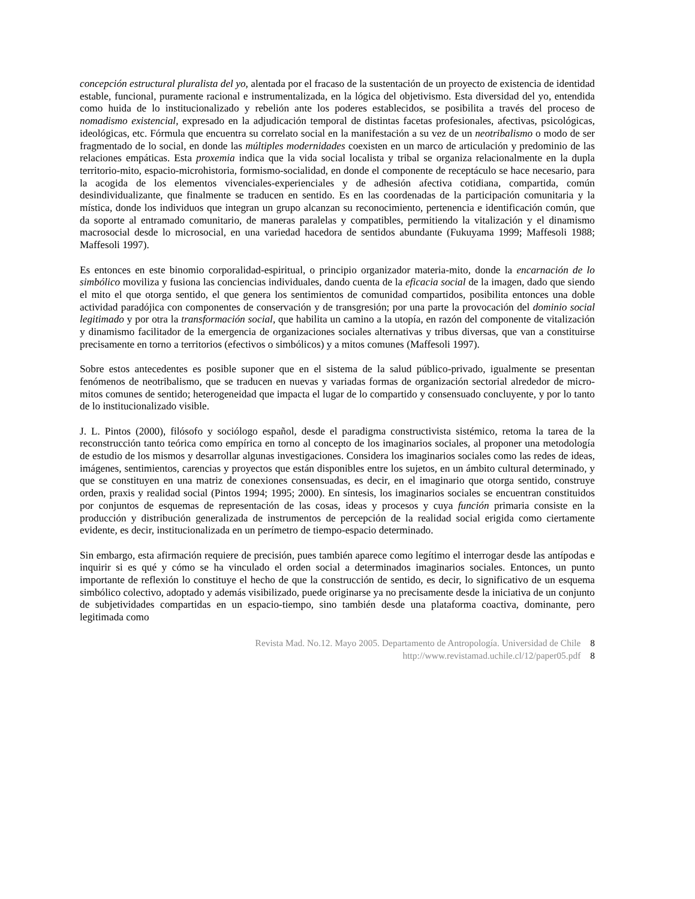concepción estructural pluralista del yo, alentada por el fracaso de la sustentación de un proyecto de existencia de identidad estable, funcional, puramente racional e instrumentalizada, en la lógica del objetivismo. Esta diversidad del yo, entendida como huida de lo institucionalizado y rebelión ante los poderes establecidos, se posibilita a través del proceso de nomadismo existencial, expresado en la adjudicación temporal de distintas facetas profesionales, afectivas, psicológicas, ideológicas, etc. Fórmula que encuentra su correlato social en la manifestación a su vez de un neotribalismo o modo de ser fragmentado de lo social, en donde las múltiples modernidades coexisten en un marco de articulación y predominio de las relaciones empáticas. Esta proxemia indica que la vida social localista y tribal se organiza relacionalmente en la dupla territorio-mito, espacio-microhistoria, formismo-socialidad, en donde el componente de receptáculo se hace necesario, para la acogida de los elementos vivenciales-experienciales y de adhesión afectiva cotidiana, compartida, común desindividualizante, que finalmente se traducen en sentido. Es en las coordenadas de la participación comunitaria y la mística, donde los individuos que integran un grupo alcanzan su reconocimiento, pertenencia e identificación común, que da soporte al entramado comunitario, de maneras paralelas y compatibles, permitiendo la vitalización y el dinamismo macrosocial desde lo microsocial, en una variedad hacedora de sentidos abundante (Fukuyama 1999; Maffesoli 1988; Maffesoli 1997).
Es entonces en este binomio corporalidad-espiritual, o principio organizador materia-mito, donde la encarnación de lo simbólico moviliza y fusiona las conciencias individuales, dando cuenta de la eficacia social de la imagen, dado que siendo el mito el que otorga sentido, el que genera los sentimientos de comunidad compartidos, posibilita entonces una doble actividad paradójica con componentes de conservación y de transgresión; por una parte la provocación del dominio social legitimado y por otra la transformación social, que habilita un camino a la utopía, en razón del componente de vitalización y dinamismo facilitador de la emergencia de organizaciones sociales alternativas y tribus diversas, que van a constituirse precisamente en torno a territorios (efectivos o simbólicos) y a mitos comunes (Maffesoli 1997).
Sobre estos antecedentes es posible suponer que en el sistema de la salud público-privado, igualmente se presentan fenómenos de neotribalismo, que se traducen en nuevas y variadas formas de organización sectorial alrededor de micro-mitos comunes de sentido; heterogeneidad que impacta el lugar de lo compartido y consensuado concluyente, y por lo tanto de lo institucionalizado visible.
J. L. Pintos (2000), filósofo y sociólogo español, desde el paradigma constructivista sistémico, retoma la tarea de la reconstrucción tanto teórica como empírica en torno al concepto de los imaginarios sociales, al proponer una metodología de estudio de los mismos y desarrollar algunas investigaciones. Considera los imaginarios sociales como las redes de ideas, imágenes, sentimientos, carencias y proyectos que están disponibles entre los sujetos, en un ámbito cultural determinado, y que se constituyen en una matriz de conexiones consensuadas, es decir, en el imaginario que otorga sentido, construye orden, praxis y realidad social (Pintos 1994; 1995; 2000). En síntesis, los imaginarios sociales se encuentran constituidos por conjuntos de esquemas de representación de las cosas, ideas y procesos y cuya función primaria consiste en la producción y distribución generalizada de instrumentos de percepción de la realidad social erigida como ciertamente evidente, es decir, institucionalizada en un perímetro de tiempo-espacio determinado.
Sin embargo, esta afirmación requiere de precisión, pues también aparece como legítimo el interrogar desde las antípodas e inquirir si es qué y cómo se ha vinculado el orden social a determinados imaginarios sociales. Entonces, un punto importante de reflexión lo constituye el hecho de que la construcción de sentido, es decir, lo significativo de un esquema simbólico colectivo, adoptado y además visibilizado, puede originarse ya no precisamente desde la iniciativa de un conjunto de subjetividades compartidas en un espacio-tiempo, sino también desde una plataforma coactiva, dominante, pero legitimada como
Revista Mad. No.12. Mayo 2005. Departamento de Antropología. Universidad de Chile 8
http://www.revistamad.uchile.cl/12/paper05.pdf 8